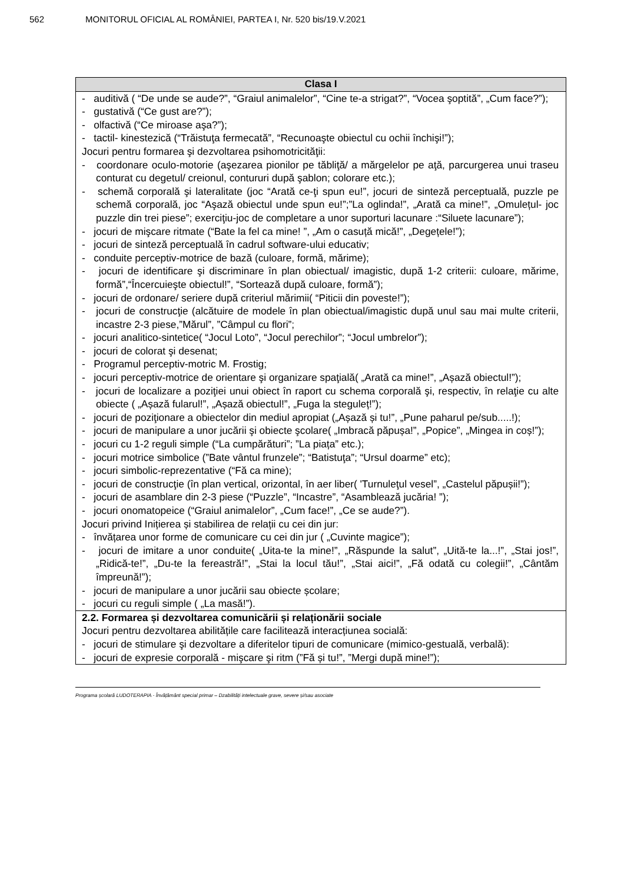562 MONITORUL OFICIAL AL ROMÂNIEI, PARTEA I, Nr. 520 bis/19.V.2021
| Clasa I |
| --- |
| - auditivă ( “De unde se aude?”, “Graiul animalelor”, “Cine te-a strigat?”, “Vocea şoptită”, „Cum face?”); - gustativă (“Ce gust are?”); - olfactivă (“Ce miroase aşa?”); - tactil- kinestezică (“Trăistuţa fermecată”, “Recunoaşte obiectul cu ochii închişi!”); Jocuri pentru formarea şi dezvoltarea psihomotricităţii: - coordonare oculo-motorie (aşezarea pionilor pe tăbliţă/ a mărgelelor pe aţă, parcurgerea unui traseu conturat cu degetul/ creionul, contururi după şablon; colorare etc.); - schemă corporală şi lateralitate (joc “Arată ce-ţi spun eu!”, jocuri de sinteză perceptuală, puzzle pe schemă corporală, joc “Aşază obiectul unde spun eu!”;”La oglinda!”, „Arată ca mine!”, „Omulețul- joc puzzle din trei piese”; exerciţiu-joc de completare a unor suporturi lacunare :“Siluete lacunare”); - jocuri de mişcare ritmate (“Bate la fel ca mine! ”, „Am o casuță mică!”, „Degețele!”); - jocuri de sinteză perceptuală în cadrul software-ului educativ; - conduite perceptiv-motrice de bază (culoare, formă, mărime); - jocuri de identificare şi discriminare în plan obiectual/ imagistic, după 1-2 criterii: culoare, mărime, formă”,“Încercuieşte obiectul!”, “Sortează după culoare, formă”); - jocuri de ordonare/ seriere după criteriul mărimii( “Piticii din poveste!”); - jocuri de construcţie (alcătuire de modele în plan obiectual/imagistic după unul sau mai multe criterii, incastre 2-3 piese,”Mărul”, ”Câmpul cu flori”; - jocuri analitico-sintetice( “Jocul Loto”, “Jocul perechilor”; “Jocul umbrelor”); - jocuri de colorat şi desenat; - Programul perceptiv-motric M. Frostig; - jocuri perceptiv-motrice de orientare şi organizare spaţială( „Arată ca mine!”, „Așază obiectul!”); - jocuri de localizare a poziţiei unui obiect în raport cu schema corporală şi, respectiv, în relaţie cu alte obiecte ( „Așază fularul!”, „Așază obiectul!”, „Fuga la steguleț!”); - jocuri de poziţionare a obiectelor din mediul apropiat („Așază și tu!”, „Pune paharul pe/sub.....!); - jocuri de manipulare a unor jucării şi obiecte şcolare( „Imbracă păpușa!”, „Popice”, „Mingea in coș!”); - jocuri cu 1-2 reguli simple (“La cumpărături”; ”La piața” etc.); - jocuri motrice simbolice (”Bate vântul frunzele”; “Batistuţa”; “Ursul doarme” etc); - jocuri simbolic-reprezentative (“Fă ca mine); - jocuri de construcţie (în plan vertical, orizontal, în aer liber( 'Turnuleţul vesel”, „Castelul păpușii!”); - jocuri de asamblare din 2-3 piese (“Puzzle”, “Incastre”, “Asamblează jucăria! ”); - jocuri onomatopeice (“Graiul animalelor”, „Cum face!”, „Ce se aude?”). Jocuri privind Inițierea și stabilirea de relații cu cei din jur: - învățarea unor forme de comunicare cu cei din jur ( „Cuvinte magice”); - jocuri de imitare a unor conduite( „Uita-te la mine!”, „Răspunde la salut”, „Uită-te la...!”, „Stai jos!”, „Ridică-te!”, „Du-te la fereastră!”, „Stai la locul tău!”, „Stai aici!”, „Fă odată cu colegii!”, „Cântăm împreună!”); - jocuri de manipulare a unor jucării sau obiecte școlare; - jocuri cu reguli simple ( „La masă!”). |
| 2.2. Formarea și dezvoltarea comunicării și relaționării sociale Jocuri pentru dezvoltarea abilitățile care facilitează interacțiunea socială: - jocuri de stimulare şi dezvoltare a diferitelor tipuri de comunicare (mimico-gestuală, verbală): - jocuri de expresie corporală - mişcare şi ritm (”Fă și tu!”, ”Mergi după mine!”); |
Programa școlară LUDOTERAPIA - Învățământ special primar – Dzabilități intelectuale grave, severe și/sau asociate